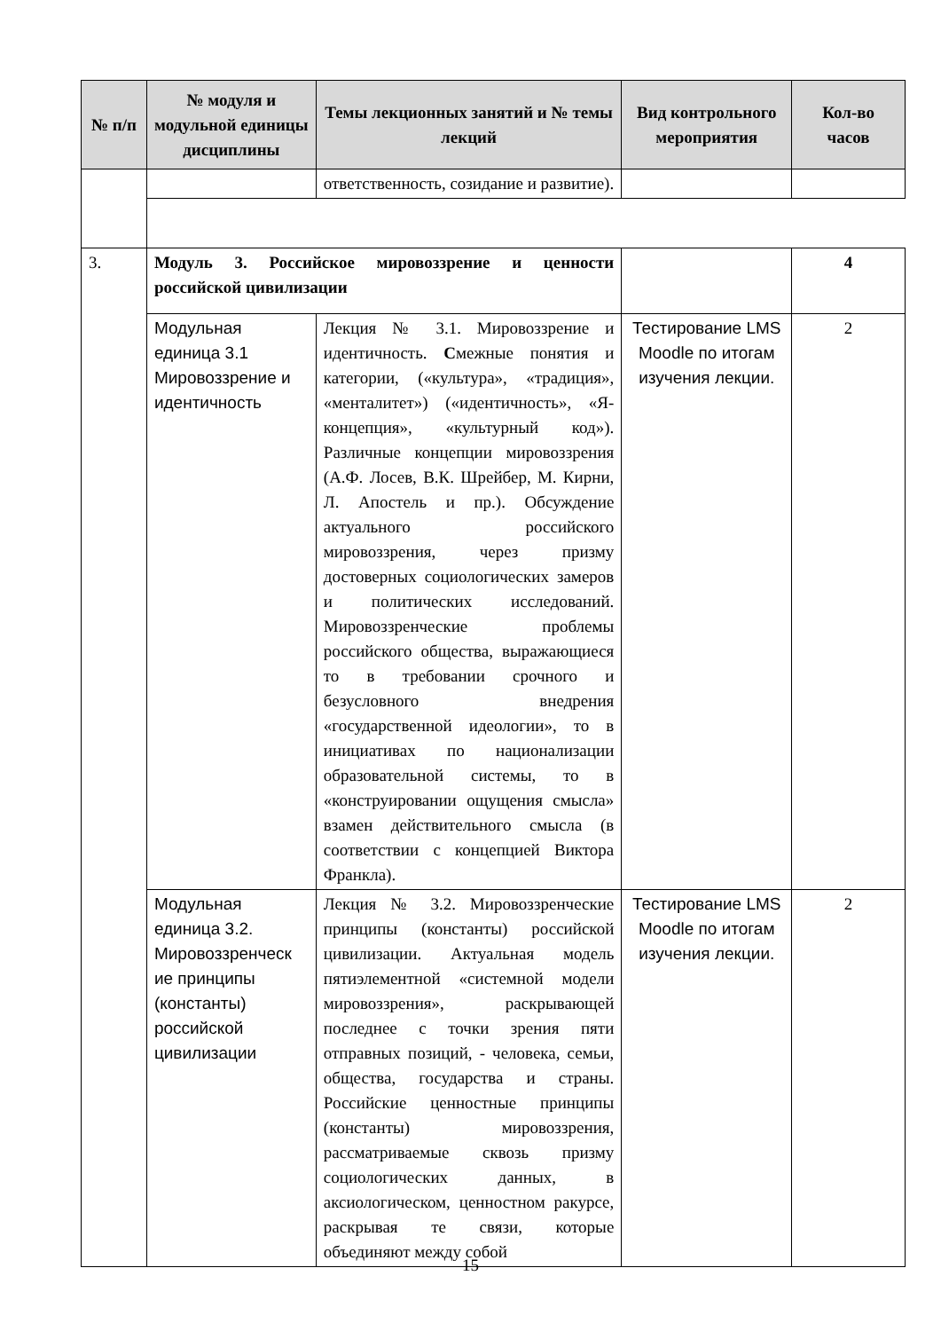| № п/п | № модуля и модульной единицы дисциплины | Темы лекционных занятий и № темы лекций | Вид контрольного мероприятия | Кол-во часов |
| --- | --- | --- | --- | --- |
| | | ответственность, созидание и развитие). | | |
| 3. | Модуль 3. Российское мировоззрение и ценности российской цивилизации | | | 4 |
| | Модульная единица 3.1 Мировоззрение и идентичность | Лекция № 3.1. Мировоззрение и идентичность. С межные понятия и категории, («культура», «традиция», «менталитет») («идентичность», «Я-концепция», «культурный код»). Различные концепции мировоззрения (А.Ф. Лосев, В.К. Шрейбер, М. Кирни, Л. Апостель и пр.). Обсуждение актуального российского мировоззрения, через призму достоверных социологических замеров и политических исследований. Мировоззренческие проблемы российского общества, выражающиеся то в требовании срочного и безусловного внедрения «государственной идеологии», то в инициативах по национализации образовательной системы, то в «конструировании ощущения смысла» взамен действительного смысла (в соответствии с концепцией Виктора Франкла). | Тестирование LMS Moodle по итогам изучения лекции. | 2 |
| | Модульная единица 3.2. Мировоззренческ ие принципы (константы) российской цивилизации | Лекция № 3.2. Мировоззренческие принципы (константы) российской цивилизации. Актуальная модель пятиэлементной «системной модели мировоззрения», раскрывающей последнее с точки зрения пяти отправных позиций, - человека, семьи, общества, государства и страны. Российские ценностные принципы (константы) мировоззрения, рассматриваемые сквозь призму социологических данных, в аксиологическом, ценностном ракурсе, раскрывая те связи, которые объединяют между собой | Тестирование LMS Moodle по итогам изучения лекции. | 2 |
15